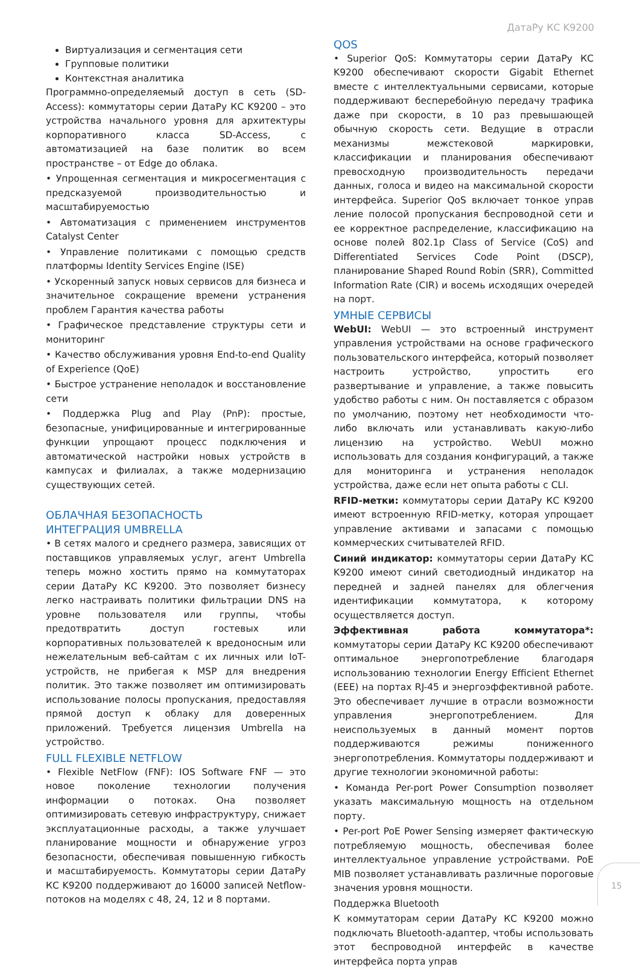ДатаРу КС K9200
Виртуализация и сегментация сети
Групповые политики
Контекстная аналитика
Программно-определяемый доступ в сеть (SD-Access): коммутаторы серии ДатаРу КС K9200 – это устройства начального уровня для архитектуры корпоративного класса SD-Access, с автоматизацией на базе политик во всем пространстве – от Edge до облака.
• Упрощенная сегментация и микросегментация с предсказуемой производительностью и масштабируемостью
• Автоматизация с применением инструментов Catalyst Center
• Управление политиками с помощью средств платформы Identity Services Engine (ISE)
• Ускоренный запуск новых сервисов для бизнеса и значительное сокращение времени устранения проблем Гарантия качества работы
• Графическое представление структуры сети и мониторинг
• Качество обслуживания уровня End-to-end Quality of Experience (QoE)
• Быстрое устранение неполадок и восстановление сети
• Поддержка Plug and Play (PnP): простые, безопасные, унифицированные и интегрированные функции упрощают процесс подключения и автоматической настройки новых устройств в кампусах и филиалах, а также модернизацию существующих сетей.
ОБЛАЧНАЯ БЕЗОПАСНОСТЬ
ИНТЕГРАЦИЯ UMBRELLA
• В сетях малого и среднего размера, зависящих от поставщиков управляемых услуг, агент Umbrella теперь можно хостить прямо на коммутаторах серии ДатаРу КС K9200. Это позволяет бизнесу легко настраивать политики фильтрации DNS на уровне пользователя или группы, чтобы предотвратить доступ гостевых или корпоративных пользователей к вредоносным или нежелательным веб-сайтам с их личных или IoT-устройств, не прибегая к MSP для внедрения политик. Это также позволяет им оптимизировать использование полосы пропускания, предоставляя прямой доступ к облаку для доверенных приложений. Требуется лицензия Umbrella на устройство.
FULL FLEXIBLE NETFLOW
• Flexible NetFlow (FNF): IOS Software FNF — это новое поколение технологии получения информации о потоках. Она позволяет оптимизировать сетевую инфраструктуру, снижает эксплуатационные расходы, а также улучшает планирование мощности и обнаружение угроз безопасности, обеспечивая повышенную гибкость и масштабируемость. Коммутаторы серии ДатаРу КС K9200 поддерживают до 16000 записей Netflow-потоков на моделях с 48, 24, 12 и 8 портами.
QOS
• Superior QoS: Коммутаторы серии ДатаРу КС K9200 обеспечивают скорости Gigabit Ethernet вместе с интеллектуальными сервисами, которые поддерживают бесперебойную передачу трафика даже при скорости, в 10 раз превышающей обычную скорость сети. Ведущие в отрасли механизмы межстековой маркировки, классификации и планирования обеспечивают превосходную производительность передачи данных, голоса и видео на максимальной скорости интерфейса. Superior QoS включает тонкое управ ление полосой пропускания беспроводной сети и ее корректное распределение, классификацию на основе полей 802.1p Class of Service (CoS) and Differentiated Services Code Point (DSCP), планирование Shaped Round Robin (SRR), Committed Information Rate (CIR) и восемь исходящих очередей на порт.
УМНЫЕ СЕРВИСЫ
WebUI: WebUI — это встроенный инструмент управления устройствами на основе графического пользовательского интерфейса, который позволяет настроить устройство, упростить его развертывание и управление, а также повысить удобство работы с ним. Он поставляется с образом по умолчанию, поэтому нет необходимости что-либо включать или устанавливать какую-либо лицензию на устройство. WebUI можно использовать для создания конфигураций, а также для мониторинга и устранения неполадок устройства, даже если нет опыта работы с CLI.
RFID-метки: коммутаторы серии ДатаРу КС K9200 имеют встроенную RFID-метку, которая упрощает управление активами и запасами с помощью коммерческих считывателей RFID.
Синий индикатор: коммутаторы серии ДатаРу КС K9200 имеют синий светодиодный индикатор на передней и задней панелях для облегчения идентификации коммутатора, к которому осуществляется доступ.
Эффективная работа коммутатора*: коммутаторы серии ДатаРу КС K9200 обеспечивают оптимальное энергопотребление благодаря использованию технологии Energy Efficient Ethernet (EEE) на портах RJ-45 и энергоэффективной работе. Это обеспечивает лучшие в отрасли возможности управления энергопотреблением. Для неиспользуемых в данный момент портов поддерживаются режимы пониженного энергопотребления. Коммутаторы поддерживают и другие технологии экономичной работы:
• Команда Per-port Power Consumption позволяет указать максимальную мощность на отдельном порту.
• Per-port PoE Power Sensing измеряет фактическую потребляемую мощность, обеспечивая более интеллектуальное управление устройствами. PoE MIB позволяет устанавливать различные пороговые значения уровня мощности.
Поддержка Bluetooth
К коммутаторам серии ДатаРу КС K9200 можно подключать Bluetooth-адаптер, чтобы использовать этот беспроводной интерфейс в качестве интерфейса порта управ
15